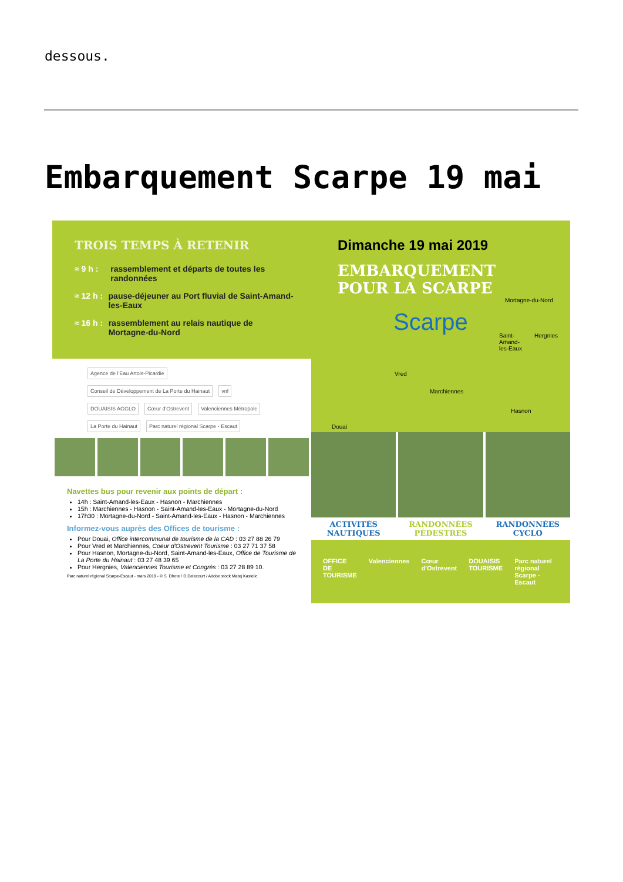dessous.
Embarquement Scarpe 19 mai
TROIS TEMPS À RETENIR
≈ 9 h : rassemblement et départs de toutes les randonnées
≈ 12 h : pause-déjeuner au Port fluvial de Saint-Amand-les-Eaux
≈ 16 h : rassemblement au relais nautique de Mortagne-du-Nord
Agence de l'Eau Artois-Picardie Conseil de Développement de La Porte du Hainaut vnf DOUAISIS AGGLO Cœur d'Ostrevent Valenciennes Métropole La Porte du Hainaut Parc naturel régional Scarpe - Escaut
Navettes bus pour revenir aux points de départ :
14h : Saint-Amand-les-Eaux - Hasnon - Marchiennes
15h : Marchiennes - Hasnon - Saint-Amand-les-Eaux - Mortagne-du-Nord
17h30 : Mortagne-du-Nord - Saint-Amand-les-Eaux - Hasnon - Marchiennes
Informez-vous auprès des Offices de tourisme :
Pour Douai, Office intercommunal de tourisme de la CAD : 03 27 88 26 79
Pour Vred et Marchiennes, Coeur d'Ostrevent Tourisme : 03 27 71 37 58
Pour Hasnon, Mortagne-du-Nord, Saint-Amand-les-Eaux, Office de Tourisme de La Porte du Hainaut : 03 27 48 39 65
Pour Hergnies, Valenciennes Tourisme et Congrès : 03 27 28 89 10.
Parc naturel régional Scarpe-Escaut - mars 2019 - © S. Dhote / D.Delecourt / Adobe stock Matej Kastelic
Dimanche 19 mai 2019
EMBARQUEMENT POUR LA SCARPE
Mortagne-du-Nord
Hergnies Saint-Amand-les-Eaux Scarpe
Vred
Marchiennes
Hasnon
Douai
ACTIVITÉS NAUTIQUES RANDONNÉES PÉDESTRES RANDONNÉES CYCLO
OFFICE DE TOURISME Valenciennes Cœur d'Ostrevent DOUAISIS TOURISME Parc naturel régional Scarpe - Escaut